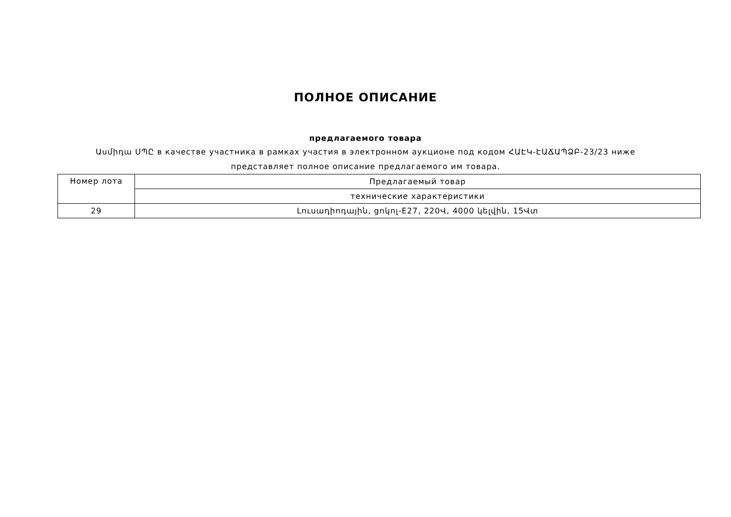ПОЛНОЕ ОПИСАНИЕ
предлагаемого товара
Ասմիդա ՍՊԸ в качестве участника в рамках участия в электронном аукционе под кодом ՀԱԷԿ-ԷԱՃԱՊՁԲ-23/23 ниже
представляет полное описание предлагаемого им товара.
| Номер лота | Предлагаемый товар |
| | технические характеристики |
| 29 | Լուսադիոդային, ցոկոլ-E27, 220Վ, 4000 կելվին, 15Վտ |